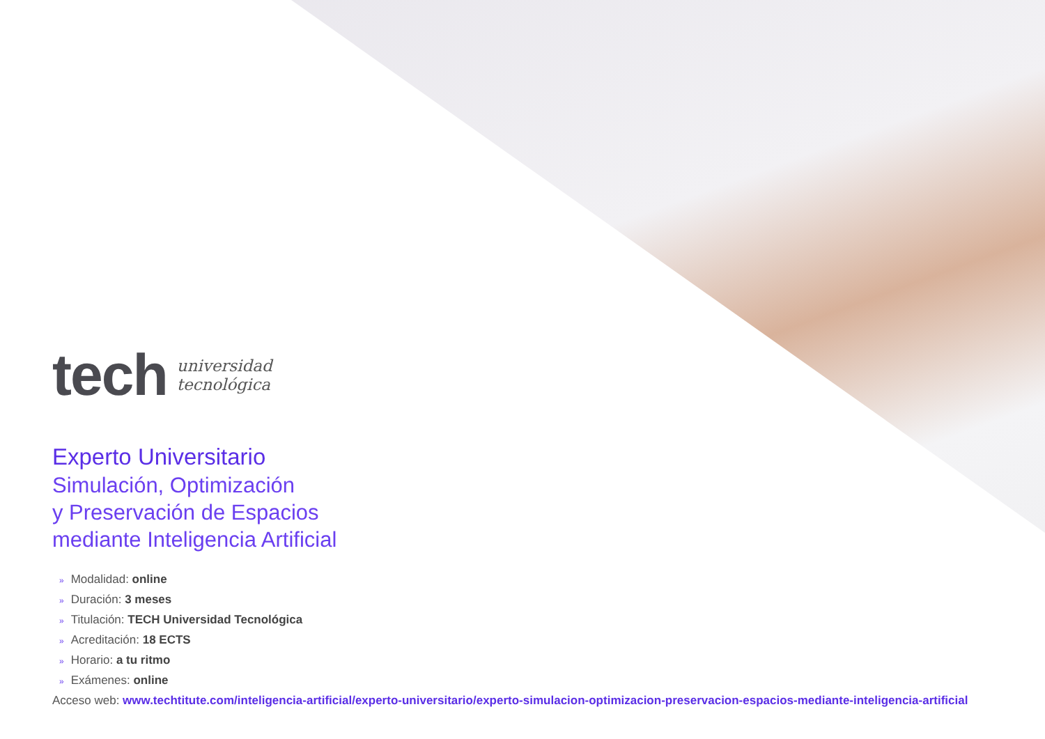tech
universidad
tecnológica
Experto Universitario
Simulación, Optimización
y Preservación de Espacios
mediante Inteligencia Artificial
» Modalidad: online
» Duración: 3 meses
» Titulación: TECH Universidad Tecnológica
» Acreditación: 18 ECTS
» Horario: a tu ritmo
» Exámenes: online
Acceso web: www.techtitute.com/inteligencia-artificial/experto-universitario/experto-simulacion-optimizacion-preservacion-espacios-mediante-inteligencia-artificial